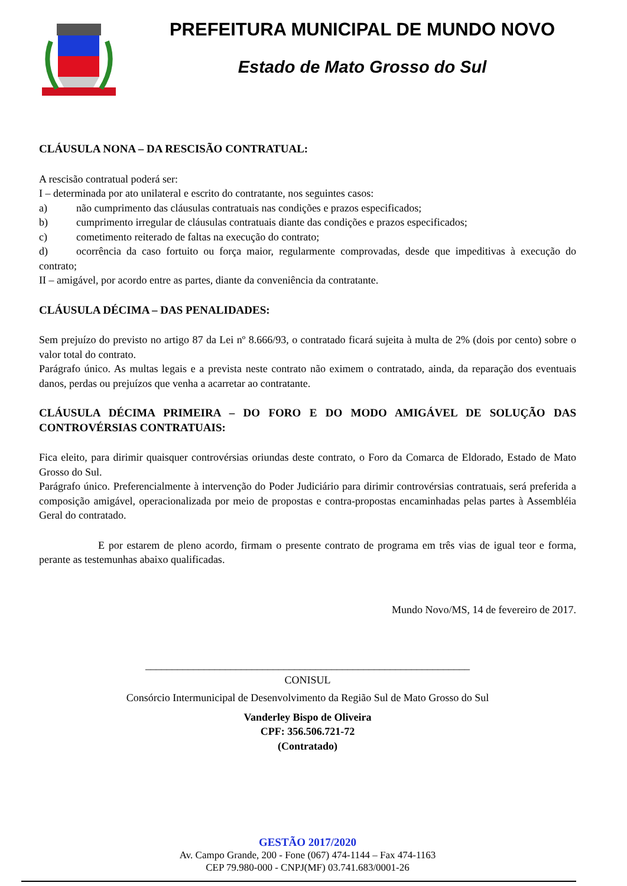PREFEITURA MUNICIPAL DE MUNDO NOVO
Estado de Mato Grosso do Sul
CLÁUSULA NONA – DA RESCISÃO CONTRATUAL:
A rescisão contratual poderá ser:
I – determinada por ato unilateral e escrito do contratante, nos seguintes casos:
a) não cumprimento das cláusulas contratuais nas condições e prazos especificados;
b) cumprimento irregular de cláusulas contratuais diante das condições e prazos especificados;
c) cometimento reiterado de faltas na execução do contrato;
d) ocorrência da caso fortuito ou força maior, regularmente comprovadas, desde que impeditivas à execução do contrato;
II – amigável, por acordo entre as partes, diante da conveniência da contratante.
CLÁUSULA DÉCIMA – DAS PENALIDADES:
Sem prejuízo do previsto no artigo 87 da Lei nº 8.666/93, o contratado ficará sujeita à multa de 2% (dois por cento) sobre o valor total do contrato.
Parágrafo único. As multas legais e a prevista neste contrato não eximem o contratado, ainda, da reparação dos eventuais danos, perdas ou prejuízos que venha a acarretar ao contratante.
CLÁUSULA DÉCIMA PRIMEIRA – DO FORO E DO MODO AMIGÁVEL DE SOLUÇÃO DAS CONTROVÉRSIAS CONTRATUAIS:
Fica eleito, para dirimir quaisquer controvérsias oriundas deste contrato, o Foro da Comarca de Eldorado, Estado de Mato Grosso do Sul.
Parágrafo único. Preferencialmente à intervenção do Poder Judiciário para dirimir controvérsias contratuais, será preferida a composição amigável, operacionalizada por meio de propostas e contra-propostas encaminhadas pelas partes à Assembléia Geral do contratado.
E por estarem de pleno acordo, firmam o presente contrato de programa em três vias de igual teor e forma, perante as testemunhas abaixo qualificadas.
Mundo Novo/MS, 14 de fevereiro de 2017.
_____________________________________________________________
CONISUL
Consórcio Intermunicipal de Desenvolvimento da Região Sul de Mato Grosso do Sul
Vanderley Bispo de Oliveira
CPF: 356.506.721-72
(Contratado)
GESTÃO 2017/2020
Av. Campo Grande, 200 - Fone (067) 474-1144 – Fax 474-1163
CEP 79.980-000 - CNPJ(MF) 03.741.683/0001-26